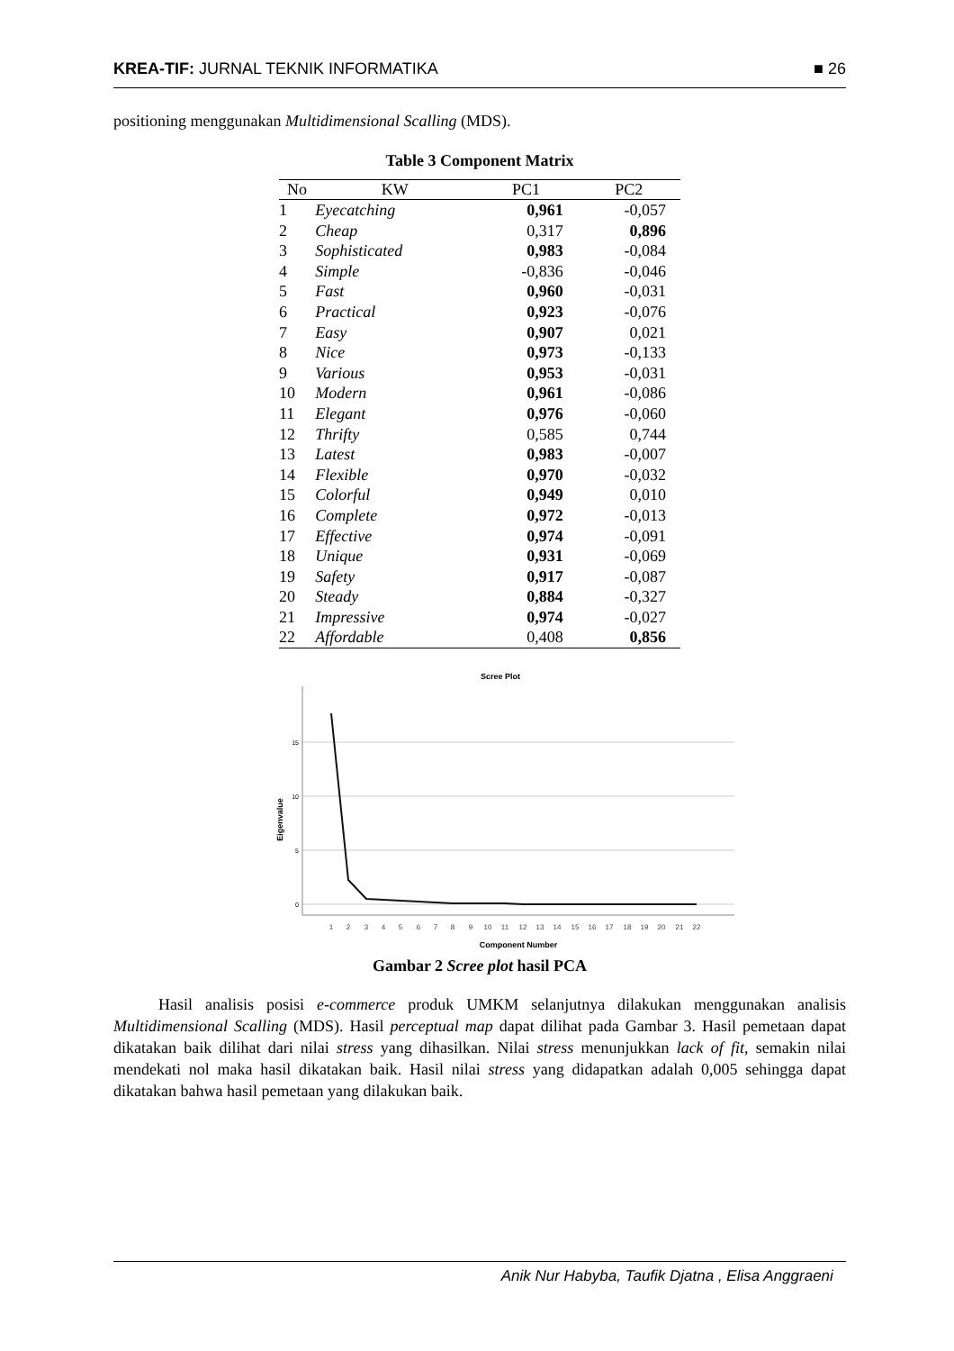KREA-TIF: JURNAL TEKNIK INFORMATIKA ■ 26
positioning menggunakan Multidimensional Scalling (MDS).
Table 3 Component Matrix
| No | KW | PC1 | PC2 |
| --- | --- | --- | --- |
| 1 | Eyecatching | 0,961 | -0,057 |
| 2 | Cheap | 0,317 | 0,896 |
| 3 | Sophisticated | 0,983 | -0,084 |
| 4 | Simple | -0,836 | -0,046 |
| 5 | Fast | 0,960 | -0,031 |
| 6 | Practical | 0,923 | -0,076 |
| 7 | Easy | 0,907 | 0,021 |
| 8 | Nice | 0,973 | -0,133 |
| 9 | Various | 0,953 | -0,031 |
| 10 | Modern | 0,961 | -0,086 |
| 11 | Elegant | 0,976 | -0,060 |
| 12 | Thrifty | 0,585 | 0,744 |
| 13 | Latest | 0,983 | -0,007 |
| 14 | Flexible | 0,970 | -0,032 |
| 15 | Colorful | 0,949 | 0,010 |
| 16 | Complete | 0,972 | -0,013 |
| 17 | Effective | 0,974 | -0,091 |
| 18 | Unique | 0,931 | -0,069 |
| 19 | Safety | 0,917 | -0,087 |
| 20 | Steady | 0,884 | -0,327 |
| 21 | Impressive | 0,974 | -0,027 |
| 22 | Affordable | 0,408 | 0,856 |
Scree Plot
15
10
5
0
Eigenvalue
1
2
3
4
5
6
7
8
9
10
11
12
13
14
15
16
17
18
19
20
21
22
Component Number
Gambar 2 Scree plot hasil PCA
Hasil analisis posisi e-commerce produk UMKM selanjutnya dilakukan menggunakan analisis Multidimensional Scalling (MDS). Hasil perceptual map dapat dilihat pada Gambar 3. Hasil pemetaan dapat dikatakan baik dilihat dari nilai stress yang dihasilkan. Nilai stress menunjukkan lack of fit, semakin nilai mendekati nol maka hasil dikatakan baik. Hasil nilai stress yang didapatkan adalah 0,005 sehingga dapat dikatakan bahwa hasil pemetaan yang dilakukan baik.
Anik Nur Habyba, Taufik Djatna , Elisa Anggraeni